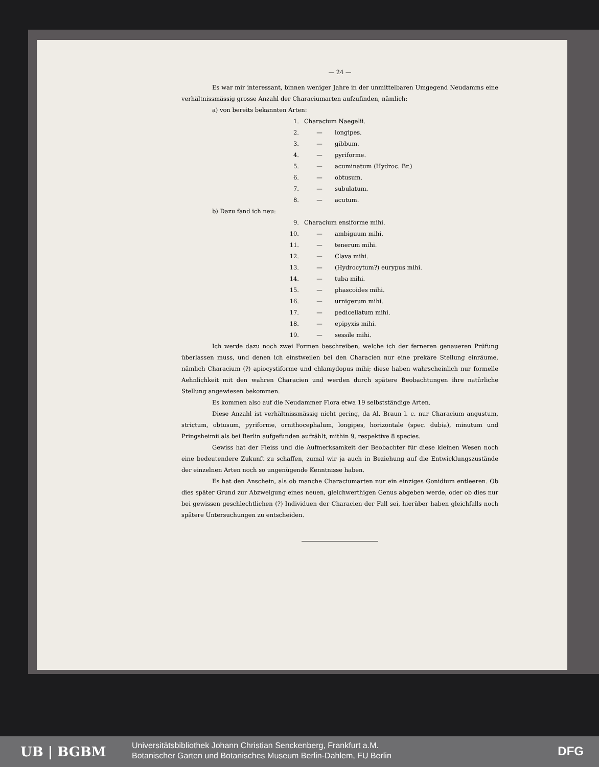— 24 —
Es war mir interessant, binnen weniger Jahre in der unmittelbaren Umgegend Neudamms eine verhältnissmässig grosse Anzahl der Characiumarten aufzufinden, nämlich:
a) von bereits bekannten Arten:
1. Characium Naegelii.
2. — longipes.
3. — gibbum.
4. — pyriforme.
5. — acuminatum (Hydroc. Br.)
6. — obtusum.
7. — subulatum.
8. — acutum.
b) Dazu fand ich neu:
9. Characium ensiforme mihi.
10. — ambiguum mihi.
11. — tenerum mihi.
12. — Clava mihi.
13. — (Hydrocytum?) eurypus mihi.
14. — tuba mihi.
15. — phascoides mihi.
16. — urnigerum mihi.
17. — pedicellatum mihi.
18. — epipyxis mihi.
19. — sessile mihi.
Ich werde dazu noch zwei Formen beschreiben, welche ich der ferneren genaueren Prüfung überlassen muss, und denen ich einstweilen bei den Characien nur eine prekäre Stellung einräume, nämlich Characium (?) apiocystiforme und chlamydopus mihi; diese haben wahrscheinlich nur formelle Aehnlichkeit mit den wahren Characien und werden durch spätere Beobachtungen ihre natürliche Stellung angewiesen bekommen.
Es kommen also auf die Neudammer Flora etwa 19 selbstständige Arten.
Diese Anzahl ist verhältnissmässig nicht gering, da Al. Braun l. c. nur Characium angustum, strictum, obtusum, pyriforme, ornithocephalum, longipes, horizontale (spec. dubia), minutum und Pringsheimii als bei Berlin aufgefunden aufzählt, mithin 9, respektive 8 species.
Gewiss hat der Fleiss und die Aufmerksamkeit der Beobachter für diese kleinen Wesen noch eine bedeutendere Zukunft zu schaffen, zumal wir ja auch in Beziehung auf die Entwicklungszustände der einzelnen Arten noch so ungenügende Kenntnisse haben.
Es hat den Anschein, als ob manche Characiumarten nur ein einziges Gonidium entleeren. Ob dies später Grund zur Abzweigung eines neuen, gleichwerthigen Genus abgeben werde, oder ob dies nur bei gewissen geschlechtlichen (?) Individuen der Characien der Fall sei, hierüber haben gleichfalls noch spätere Untersuchungen zu entscheiden.
UB | BGBM
Universitätsbibliothek Johann Christian Senckenberg, Frankfurt a.M.
Botanischer Garten und Botanisches Museum Berlin-Dahlem, FU Berlin
DFG